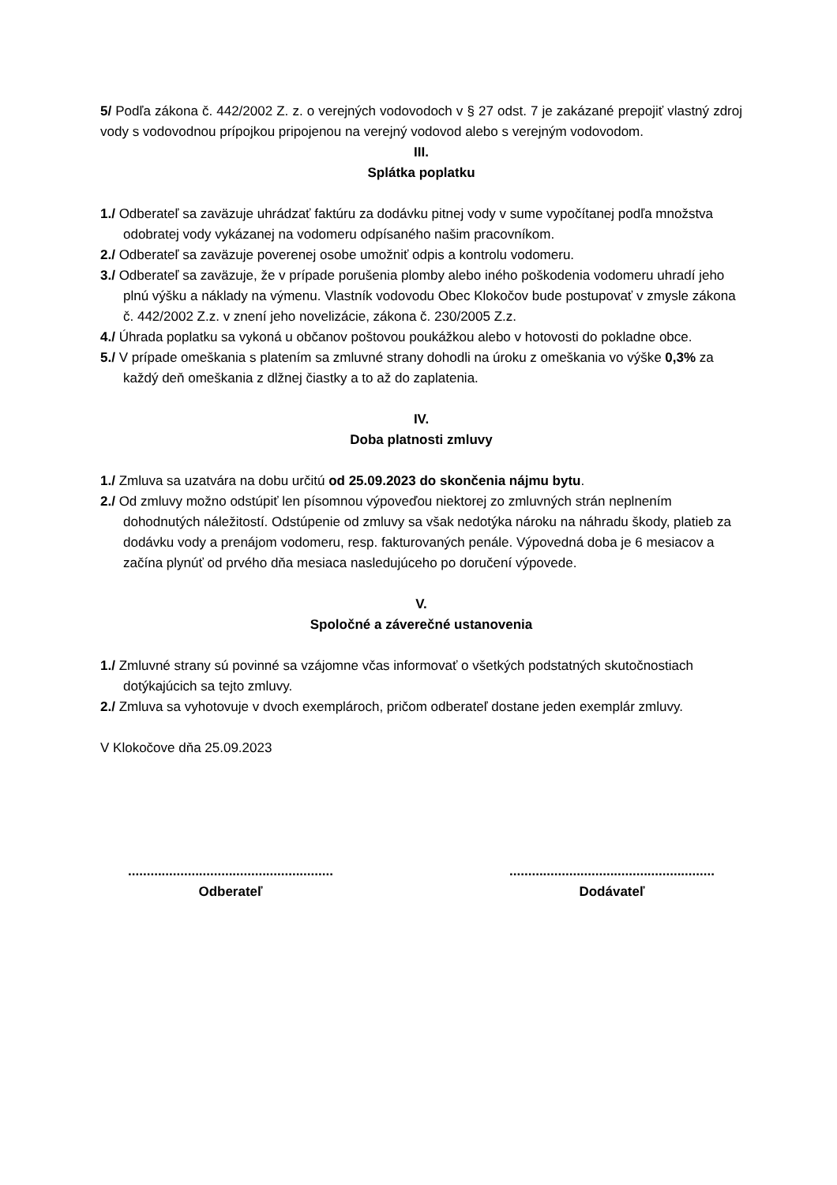5/ Podľa zákona č. 442/2002 Z. z. o verejných vodovodoch v § 27 odst. 7 je zakázané prepojiť vlastný zdroj vody s vodovodnou prípojkou pripojenou na verejný vodovod alebo s verejným vodovodom.
III.
Splátka poplatku
1./ Odberateľ sa zaväzuje uhrádzať faktúru za dodávku pitnej vody v sume vypočítanej podľa množstva odobratej vody vykázanej na vodomeru odpísaného našim pracovníkom.
2./ Odberateľ sa zaväzuje poverenej osobe umožniť odpis a kontrolu vodomeru.
3./ Odberateľ sa zaväzuje, že v prípade porušenia plomby alebo iného poškodenia vodomeru uhradí jeho plnú výšku a náklady na výmenu. Vlastník vodovodu Obec Klokočov bude postupovať v zmysle zákona č. 442/2002 Z.z. v znení jeho novelizácie, zákona č. 230/2005 Z.z.
4./ Úhrada poplatku sa vykoná u občanov poštovou poukážkou alebo v hotovosti do pokladne obce.
5./ V prípade omeškania s platením sa zmluvné strany dohodli na úroku z omeškania vo výške 0,3% za každý deň omeškania z dlžnej čiastky a to až do zaplatenia.
IV.
Doba platnosti zmluvy
1./ Zmluva sa uzatvára na dobu určitú od 25.09.2023 do skončenia nájmu bytu.
2./ Od zmluvy možno odstúpiť len písomnou výpoveďou niektorej zo zmluvných strán neplnením dohodnutých náležitostí. Odstúpenie od zmluvy sa však nedotýka nároku na náhradu škody, platieb za dodávku vody a prenájom vodomeru, resp. fakturovaných penále. Výpovedná doba je 6 mesiacov a začína plynúť od prvého dňa mesiaca nasledujúceho po doručení výpovede.
V.
Spoločné a záverečné ustanovenia
1./ Zmluvné strany sú povinné sa vzájomne včas informovať o všetkých podstatných skutočnostiach dotýkajúcich sa tejto zmluvy.
2./ Zmluva sa vyhotovuje v dvoch exemplároch, pričom odberateľ dostane jeden exemplár zmluvy.
V Klokočove dňa 25.09.2023
.......................................................
Odberateľ
.......................................................
Dodávateľ